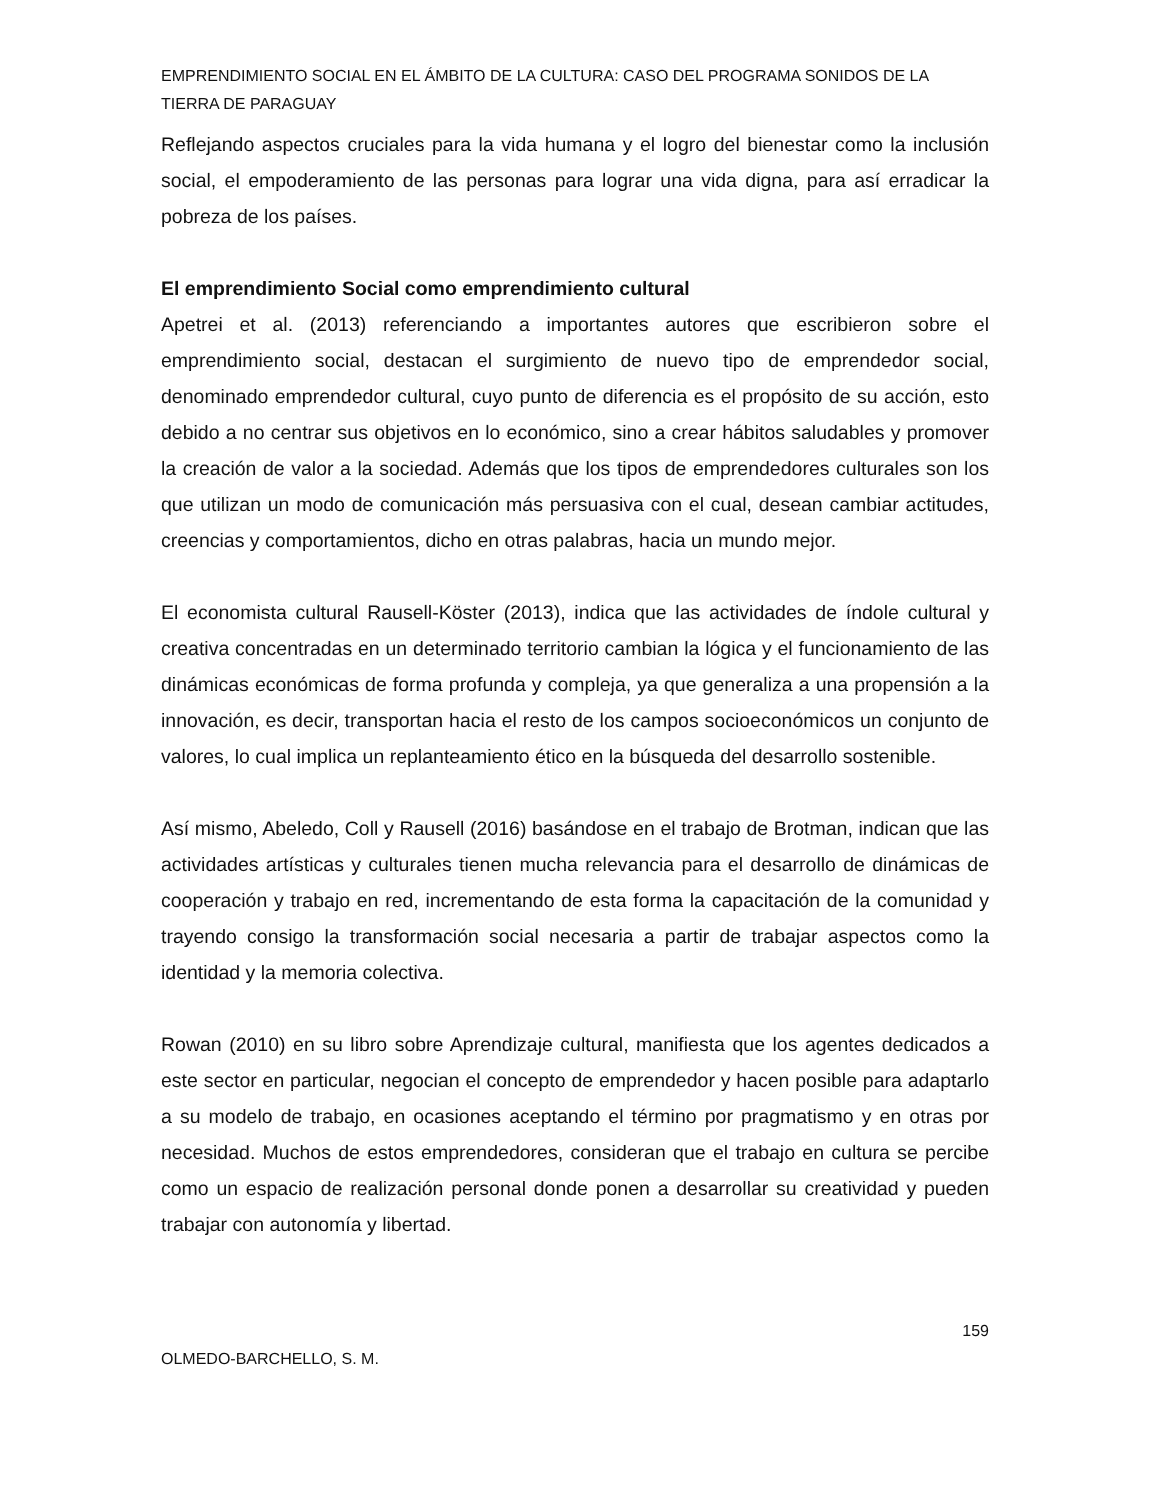EMPRENDIMIENTO SOCIAL EN EL ÁMBITO DE LA CULTURA: CASO DEL PROGRAMA SONIDOS DE LA TIERRA DE PARAGUAY
Reflejando aspectos cruciales para la vida humana y el logro del bienestar como la inclusión social, el empoderamiento de las personas para lograr una vida digna, para así erradicar la pobreza de los países.
El emprendimiento Social como emprendimiento cultural
Apetrei et al. (2013) referenciando a importantes autores que escribieron sobre el emprendimiento social, destacan el surgimiento de nuevo tipo de emprendedor social, denominado emprendedor cultural, cuyo punto de diferencia es el propósito de su acción, esto debido a no centrar sus objetivos en lo económico, sino a crear hábitos saludables y promover la creación de valor a la sociedad. Además que los tipos de emprendedores culturales son los que utilizan un modo de comunicación más persuasiva con el cual, desean cambiar actitudes, creencias y comportamientos, dicho en otras palabras, hacia un mundo mejor.
El economista cultural Rausell-Köster (2013), indica que las actividades de índole cultural y creativa concentradas en un determinado territorio cambian la lógica y el funcionamiento de las dinámicas económicas de forma profunda y compleja, ya que generaliza a una propensión a la innovación, es decir, transportan hacia el resto de los campos socioeconómicos un conjunto de valores, lo cual implica un replanteamiento ético en la búsqueda del desarrollo sostenible.
Así mismo, Abeledo, Coll y Rausell (2016) basándose en el trabajo de Brotman, indican que las actividades artísticas y culturales tienen mucha relevancia para el desarrollo de dinámicas de cooperación y trabajo en red, incrementando de esta forma la capacitación de la comunidad y trayendo consigo la transformación social necesaria a partir de trabajar aspectos como la identidad y la memoria colectiva.
Rowan (2010) en su libro sobre Aprendizaje cultural, manifiesta que los agentes dedicados a este sector en particular, negocian el concepto de emprendedor y hacen posible para adaptarlo a su modelo de trabajo, en ocasiones aceptando el término por pragmatismo y en otras por necesidad. Muchos de estos emprendedores, consideran que el trabajo en cultura se percibe como un espacio de realización personal donde ponen a desarrollar su creatividad y pueden trabajar con autonomía y libertad.
159
OLMEDO-BARCHELLO, S. M.